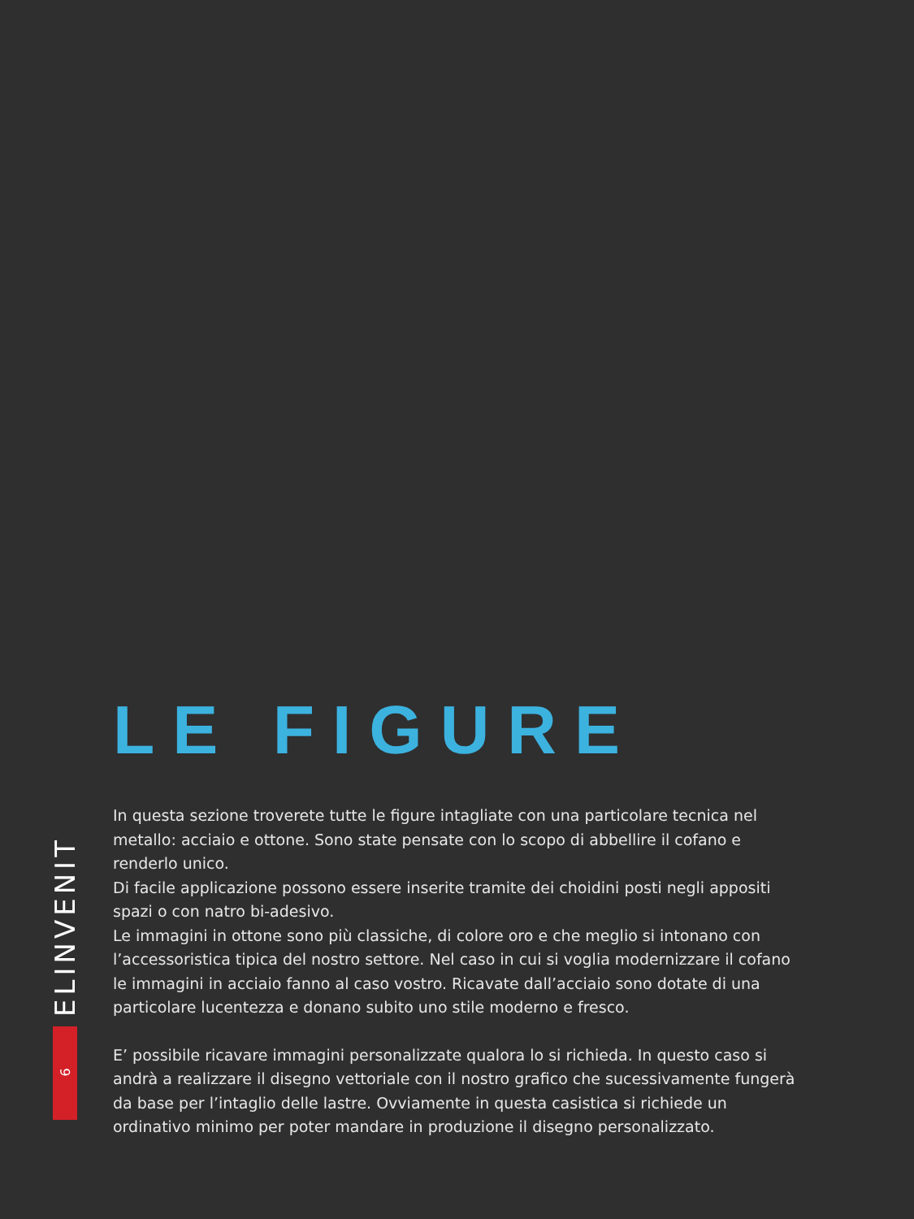ELINVENIT
6
LE FIGURE
In questa sezione troverete tutte le figure intagliate con una particolare tecnica nel metallo: acciaio e ottone. Sono state pensate con lo scopo di abbellire il cofano e renderlo unico.
Di facile applicazione possono essere inserite tramite dei choidini posti negli appositi spazi o con natro bi-adesivo.
Le immagini in ottone sono più classiche, di colore oro e che meglio si intonano con l’accessoristica tipica del nostro settore. Nel caso in cui si voglia modernizzare il cofano le immagini in acciaio fanno al caso vostro. Ricavate dall’acciaio sono dotate di una particolare lucentezza e donano subito uno stile moderno e fresco.
E’ possibile ricavare immagini personalizzate qualora lo si richieda. In questo caso si andrà a realizzare il disegno vettoriale con il nostro grafico che sucessivamente fungerà da base per l’intaglio delle lastre. Ovviamente in questa casistica si richiede un ordinativo minimo per poter mandare in produzione il disegno personalizzato.